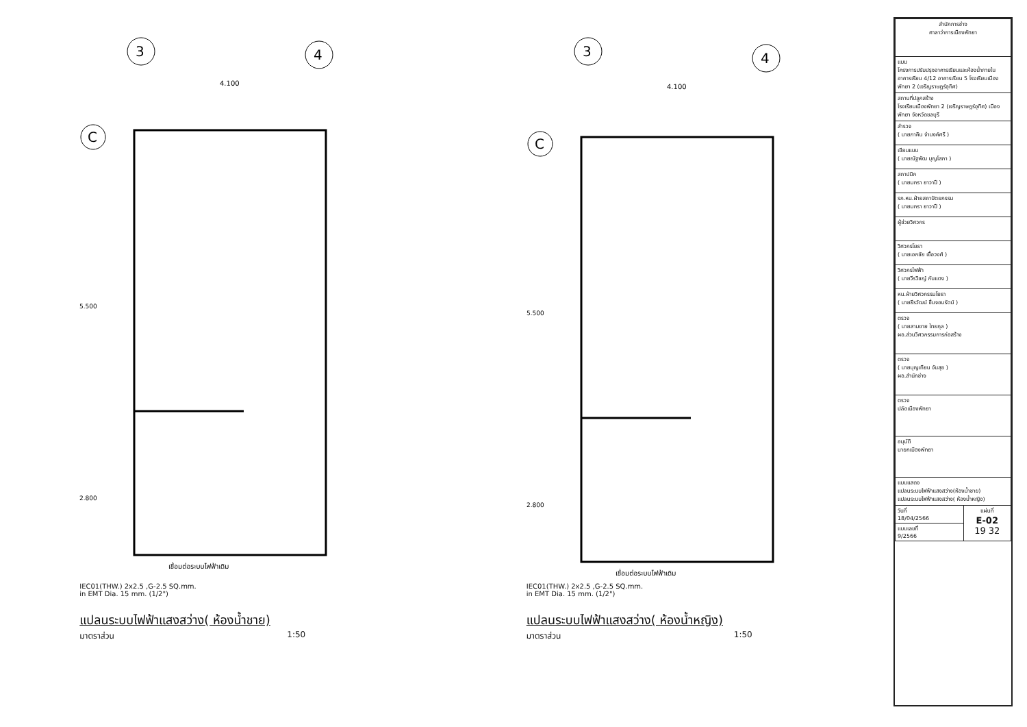3
4
C
4.100
5.500
2.800
เชื่อมต่อระบบไฟฟ้าเดิม
IEC01(THW.) 2x2.5 ,G-2.5 SQ.mm.
in EMT Dia. 15 mm. (1/2")
แปลนระบบไฟฟ้าแสงสว่าง( ห้องน้ำชาย)
มาตราส่วน 1:50
3
4
C
4.100
5.500
2.800
เชื่อมต่อระบบไฟฟ้าเดิม
IEC01(THW.) 2x2.5 ,G-2.5 SQ.mm.
in EMT Dia. 15 mm. (1/2")
แปลนระบบไฟฟ้าแสงสว่าง( ห้องน้ำหญิง)
มาตราส่วน 1:50
| สำนักการช่าง ศาลาว่าการเมืองพัทยา | |
| แบบ โครงการปรับปรุงอาคารเรียนและห้องน้ำภายในอาคารเรียน 4/12 อาคารเรียน 5 โรงเรียนเมืองพัทยา 2 (เจริญราษฎร์อุทิศ) | |
| สถานที่ปลูกสร้าง โรงเรียนเมืองพัทยา 2 (เจริญราษฎร์อุทิศ) เมืองพัทยา จังหวัดชลบุรี | |
| สำรวจ ( นายภาคิน จำนงค์ศรี ) | |
| เขียนแบบ ( นายณัฐพัฒ บุญโสภา ) | |
| สถาปนิก ( นายมกรา ยาวาปี ) | |
| รก.หน.ฝ่ายสถาปัตยกรรม ( นายมกรา ยาวาปี ) | |
| ผู้ช่วยวิศวกร | |
| วิศวกรโยธา ( นายเอกชัย เชื้อวงศ์ ) | |
| วิศวกรไฟฟ้า ( นายวีรวิชญ์ กันแตง ) | |
| หน.ฝ่ายวิศวกรรมโยธา ( นายธีรวัฒน์ ชื่นจอมรัตน์ ) | |
| ตรวจ ( นายสามชาย ไทยกุล ) ผอ.ส่วนวิศวกรรมการก่อสร้าง | |
| ตรวจ ( นายบุญเทียน จันสุข ) ผอ.สำนักช่าง | |
| ตรวจ ปลัดเมืองพัทยา | |
| อนุมัติ นายกเมืองพัทยา | |
| แบบแสดง แปลนระบบไฟฟ้าแสงสว่าง(ห้องน้ำชาย) แปลนระบบไฟฟ้าแสงสว่าง( ห้องน้ำหญิง) | |
| วันที่ 18/04/2566 | แผ่นที่ E-02 19 32 |
| แบบเลขที่ 9/2566 | |